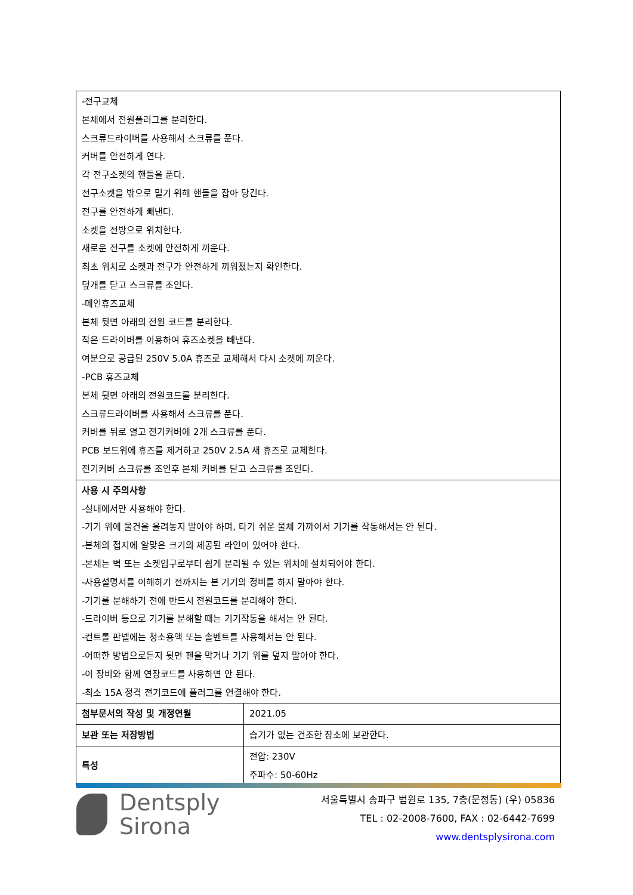| -전구교체 본체에서 전원플러그를 분리한다. 스크류드라이버를 사용해서 스크류를 푼다. 커버를 안전하게 연다. 각 전구소켓의 핸들을 푼다. 전구소켓을 밖으로 밀기 위해 핸들을 잡아 당긴다. 전구를 안전하게 빼낸다. 소켓을 전방으로 위치한다. 새로운 전구를 소켓에 안전하게 끼운다. 최초 위치로 소켓과 전구가 안전하게 끼워졌는지 확인한다. 덮개를 닫고 스크류를 조인다. -메인휴즈교체 본체 뒷면 아래의 전원 코드를 분리한다. 작은 드라이버를 이용하여 휴즈소켓을 빼낸다. 여분으로 공급된 250V 5.0A 휴즈로 교체해서 다시 소켓에 끼운다. -PCB 휴즈교체 본체 뒷면 아래의 전원코드를 분리한다. 스크류드라이버를 사용해서 스크류를 푼다. 커버를 뒤로 열고 전기커버에 2개 스크류를 푼다. PCB 보드위에 휴즈를 제거하고 250V 2.5A 새 휴즈로 교체한다. 전기커버 스크류를 조인후 본체 커버를 닫고 스크류를 조인다. | |
| 사용 시 주의사항 -실내에서만 사용해야 한다. -기기 위에 물건을 올려놓지 말아야 하며, 타기 쉬운 물체 가까이서 기기를 작동해서는 안 된다. -본체의 접지에 알맞은 크기의 제공된 라인이 있어야 한다. -본체는 벽 또는 소켓입구로부터 쉽게 분리될 수 있는 위치에 설치되어야 한다. -사용설명서를 이해하기 전까지는 본 기기의 정비를 하지 말아야 한다. -기기를 분해하기 전에 반드시 전원코드를 분리해야 한다. -드라이버 등으로 기기를 분해할 때는 기기작동을 해서는 안 된다. -컨트롤 판넬에는 청소용액 또는 솔벤트를 사용해서는 안 된다. -어떠한 방법으로든지 뒷면 펜을 막거나 기기 위를 덮지 말아야 한다. -이 장비와 함께 연장코드를 사용하면 안 된다. -최소 15A 정격 전기코드에 플러그를 연결해야 한다. | |
| 첨부문서의 작성 및 개정연월 | 2021.05 |
| 보관 또는 저장방법 | 습기가 없는 건조한 장소에 보관한다. |
| 특성 | 전압: 230V 주파수: 50-60Hz |
Dentsply
Sirona
서울특별시 송파구 법원로 135, 7층(문정동) (우) 05836
TEL : 02-2008-7600, FAX : 02-6442-7699
www.dentsplysirona.com